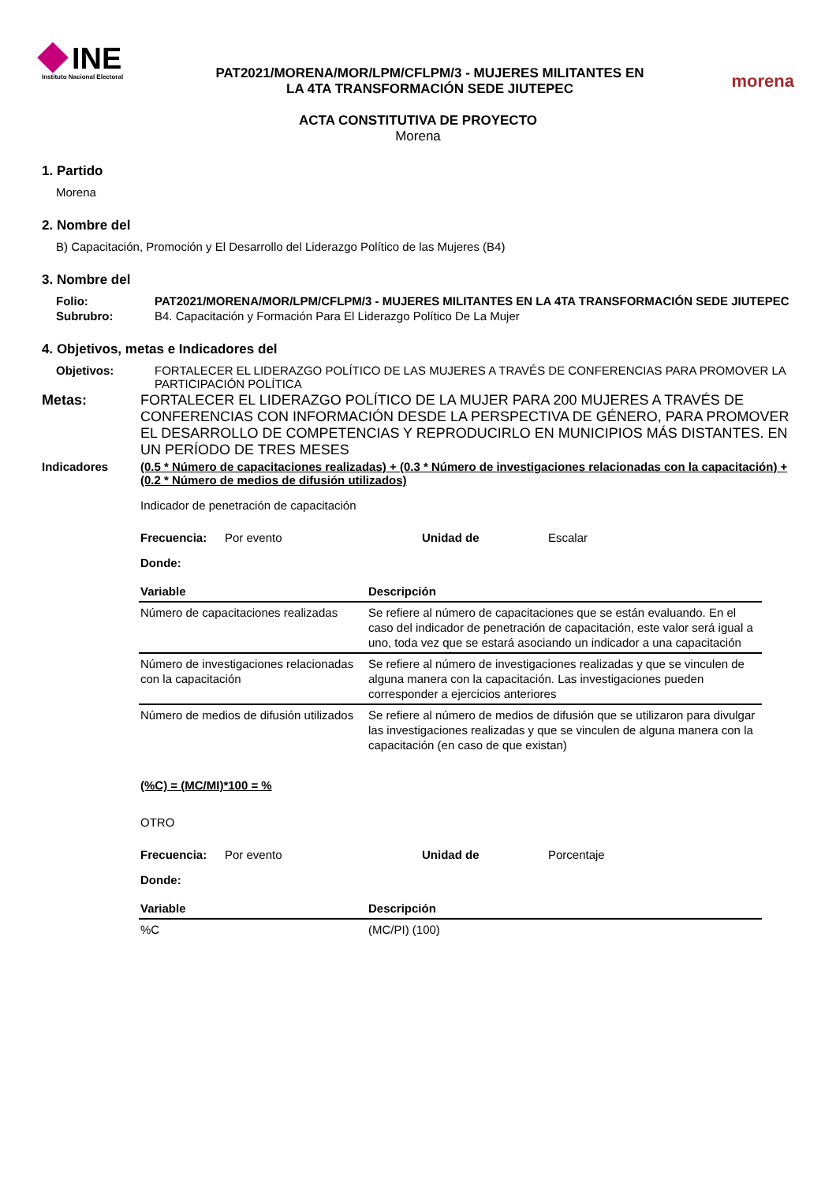INE
Instituto Nacional Electoral
PAT2021/MORENA/MOR/LPM/CFLPM/3 - MUJERES MILITANTES EN
LA 4TA TRANSFORMACIÓN SEDE JIUTEPEC
morena
ACTA CONSTITUTIVA DE PROYECTO
Morena
1. Partido
Morena
2. Nombre del
B) Capacitación, Promoción y El Desarrollo del Liderazgo Político de las Mujeres (B4)
3. Nombre del
Folio: PAT2021/MORENA/MOR/LPM/CFLPM/3 - MUJERES MILITANTES EN LA 4TA TRANSFORMACIÓN SEDE JIUTEPEC
Subrubro: B4. Capacitación y Formación Para El Liderazgo Político De La Mujer
4. Objetivos, metas e Indicadores del
Objetivos: FORTALECER EL LIDERAZGO POLÍTICO DE LAS MUJERES A TRAVÉS DE CONFERENCIAS PARA PROMOVER LA PARTICIPACIÓN POLÍTICA
Metas: FORTALECER EL LIDERAZGO POLÍTICO DE LA MUJER PARA 200 MUJERES A TRAVÉS DE CONFERENCIAS CON INFORMACIÓN DESDE LA PERSPECTIVA DE GÉNERO, PARA PROMOVER EL DESARROLLO DE COMPETENCIAS Y REPRODUCIRLO EN MUNICIPIOS MÁS DISTANTES. EN UN PERÍODO DE TRES MESES
Indicadores (0.5 * Número de capacitaciones realizadas) + (0.3 * Número de investigaciones relacionadas con la capacitación) + (0.2 * Número de medios de difusión utilizados)
Indicador de penetración de capacitación
Frecuencia: Por evento Unidad de Escalar
Donde:
| Variable | Descripción |
| --- | --- |
| Número de capacitaciones realizadas | Se refiere al número de capacitaciones que se están evaluando. En el caso del indicador de penetración de capacitación, este valor será igual a uno, toda vez que se estará asociando un indicador a una capacitación |
| Número de investigaciones relacionadas con la capacitación | Se refiere al número de investigaciones realizadas y que se vinculen de alguna manera con la capacitación. Las investigaciones pueden corresponder a ejercicios anteriores |
| Número de medios de difusión utilizados | Se refiere al número de medios de difusión que se utilizaron para divulgar las investigaciones realizadas y que se vinculen de alguna manera con la capacitación (en caso de que existan) |
(%C) = (MC/MI)*100 = %
OTRO
Frecuencia: Por evento Unidad de Porcentaje
Donde:
| Variable | Descripción |
| --- | --- |
| %C | (MC/PI) (100) |